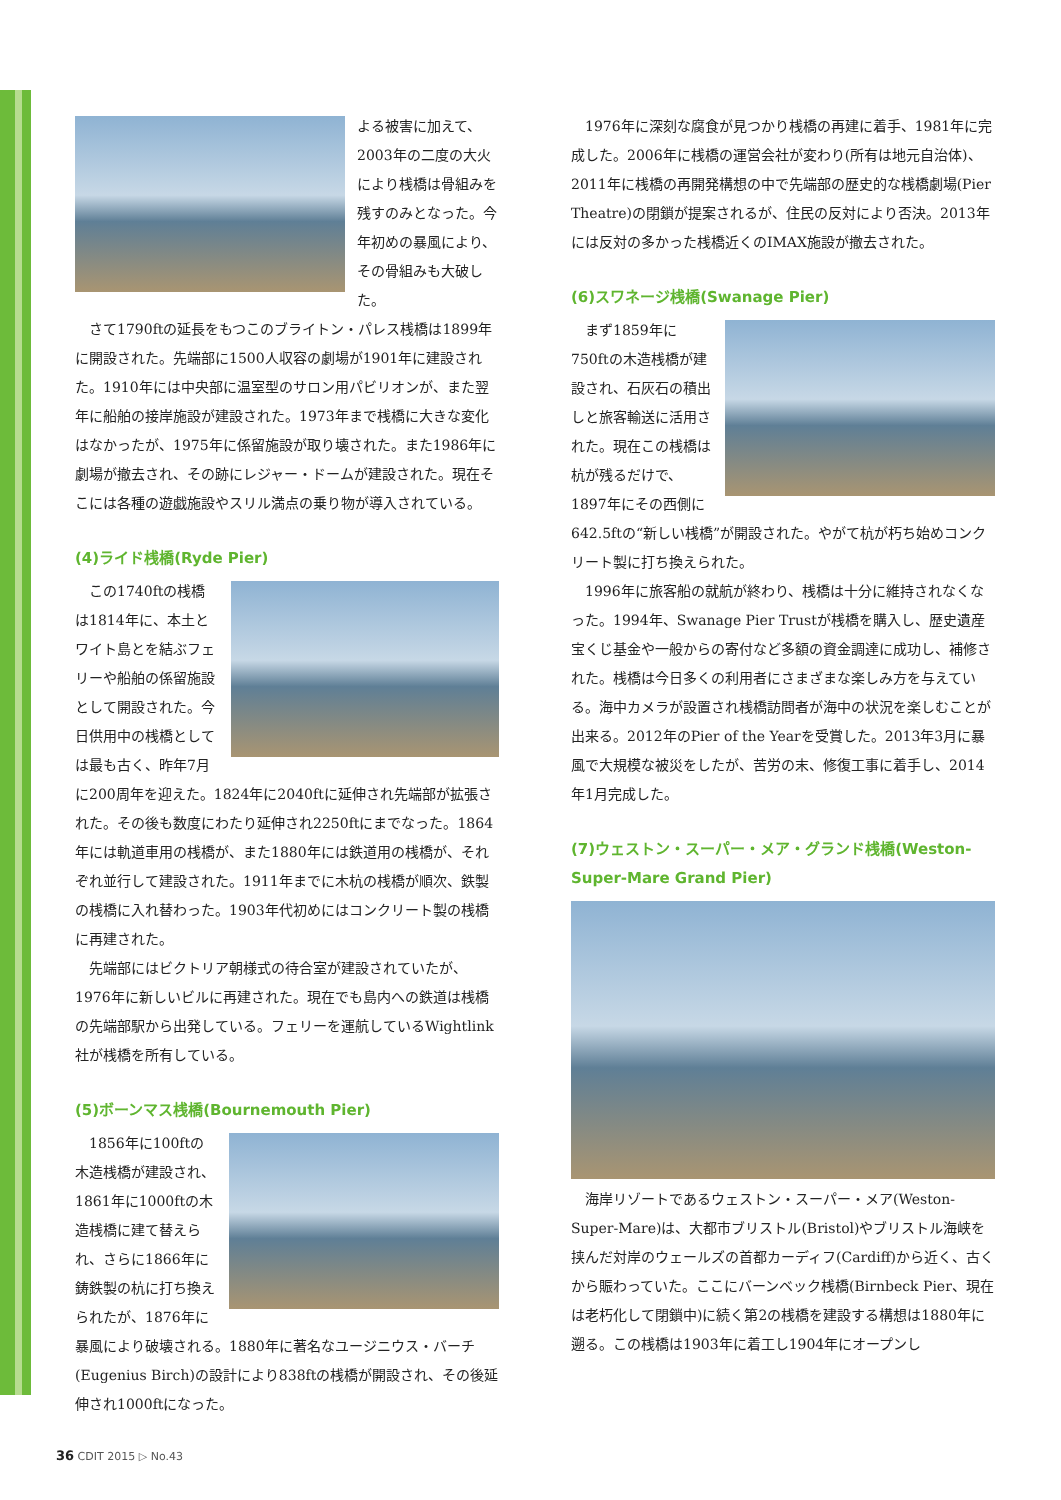よる被害に加えて、2003年の二度の大火により桟橋は骨組みを残すのみとなった。今年初めの暴風により、その骨組みも大破した。
さて1790ftの延長をもつこのブライトン・パレス桟橋は1899年に開設された。先端部に1500人収容の劇場が1901年に建設された。1910年には中央部に温室型のサロン用パビリオンが、また翌年に船舶の接岸施設が建設された。1973年まで桟橋に大きな変化はなかったが、1975年に係留施設が取り壊された。また1986年に劇場が撤去され、その跡にレジャー・ドームが建設された。現在そこには各種の遊戯施設やスリル満点の乗り物が導入されている。
(4)ライド桟橋(Ryde Pier)
この1740ftの桟橋は1814年に、本土とワイト島とを結ぶフェリーや船舶の係留施設として開設された。今日供用中の桟橋としては最も古く、昨年7月に200周年を迎えた。1824年に2040ftに延伸され先端部が拡張された。その後も数度にわたり延伸され2250ftにまでなった。1864年には軌道車用の桟橋が、また1880年には鉄道用の桟橋が、それぞれ並行して建設された。1911年までに木杭の桟橋が順次、鉄製の桟橋に入れ替わった。1903年代初めにはコンクリート製の桟橋に再建された。
先端部にはビクトリア朝様式の待合室が建設されていたが、1976年に新しいビルに再建された。現在でも島内への鉄道は桟橋の先端部駅から出発している。フェリーを運航しているWightlink社が桟橋を所有している。
(5)ボーンマス桟橋(Bournemouth Pier)
1856年に100ftの木造桟橋が建設され、1861年に1000ftの木造桟橋に建て替えられ、さらに1866年に鋳鉄製の杭に打ち換えられたが、1876年に暴風により破壊される。1880年に著名なユージニウス・バーチ(Eugenius Birch)の設計により838ftの桟橋が開設され、その後延伸され1000ftになった。
1976年に深刻な腐食が見つかり桟橋の再建に着手、1981年に完成した。2006年に桟橋の運営会社が変わり(所有は地元自治体)、2011年に桟橋の再開発構想の中で先端部の歴史的な桟橋劇場(Pier Theatre)の閉鎖が提案されるが、住民の反対により否決。2013年には反対の多かった桟橋近くのIMAX施設が撤去された。
(6)スワネージ桟橋(Swanage Pier)
まず1859年に750ftの木造桟橋が建設され、石灰石の積出しと旅客輸送に活用された。現在この桟橋は杭が残るだけで、1897年にその西側に642.5ftの“新しい桟橋”が開設された。やがて杭が朽ち始めコンクリート製に打ち換えられた。
1996年に旅客船の就航が終わり、桟橋は十分に維持されなくなった。1994年、Swanage Pier Trustが桟橋を購入し、歴史遺産宝くじ基金や一般からの寄付など多額の資金調達に成功し、補修された。桟橋は今日多くの利用者にさまざまな楽しみ方を与えている。海中カメラが設置され桟橋訪問者が海中の状況を楽しむことが出来る。2012年のPier of the Yearを受賞した。2013年3月に暴風で大規模な被災をしたが、苦労の末、修復工事に着手し、2014年1月完成した。
(7)ウェストン・スーパー・メア・グランド桟橋(Weston-Super-Mare Grand Pier)
海岸リゾートであるウェストン・スーパー・メア(Weston-Super-Mare)は、大都市ブリストル(Bristol)やブリストル海峡を挟んだ対岸のウェールズの首都カーディフ(Cardiff)から近く、古くから賑わっていた。ここにバーンベック桟橋(Birnbeck Pier、現在は老朽化して閉鎖中)に続く第2の桟橋を建設する構想は1880年に遡る。この桟橋は1903年に着工し1904年にオープンし
36 CDIT 2015 ▷ No.43